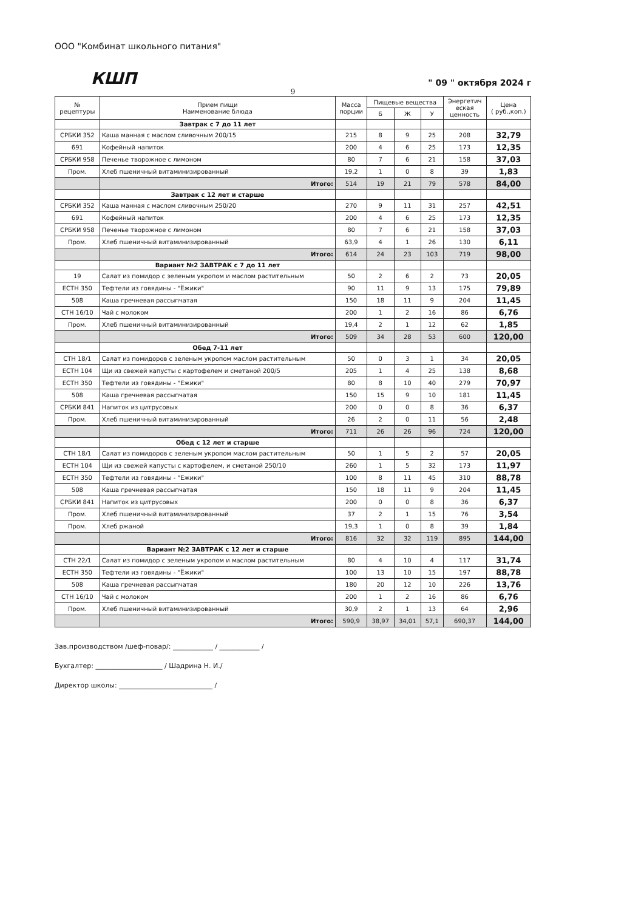ООО "Комбинат школьного питания"
КШП
" 09 " октября 2024 г
9
| № рецептуры | Прием пищи Наименование блюда | Масса порции | Пищевые вещества | | | Энергетич еская ценность | Цена ( руб.,коп.) |
| --- | --- | --- | --- | --- | --- | --- | --- |
| | | | Б | Ж | У | | |
| | Завтрак с 7 до 11 лет | | | | | | |
| СРБКИ 352 | Каша манная с маслом сливочным 200/15 | 215 | 8 | 9 | 25 | 208 | 32,79 |
| 691 | Кофейный напиток | 200 | 4 | 6 | 25 | 173 | 12,35 |
| СРБКИ 958 | Печенье творожное с лимоном | 80 | 7 | 6 | 21 | 158 | 37,03 |
| Пром. | Хлеб пшеничный витаминизированный | 19,2 | 1 | 0 | 8 | 39 | 1,83 |
| | Итого: | 514 | 19 | 21 | 79 | 578 | 84,00 |
| | Завтрак с 12 лет и старше | | | | | | |
| СРБКИ 352 | Каша манная с маслом сливочным 250/20 | 270 | 9 | 11 | 31 | 257 | 42,51 |
| 691 | Кофейный напиток | 200 | 4 | 6 | 25 | 173 | 12,35 |
| СРБКИ 958 | Печенье творожное с лимоном | 80 | 7 | 6 | 21 | 158 | 37,03 |
| Пром. | Хлеб пшеничный витаминизированный | 63,9 | 4 | 1 | 26 | 130 | 6,11 |
| | Итого: | 614 | 24 | 23 | 103 | 719 | 98,00 |
| | Вариант №2 ЗАВТРАК с 7 до 11 лет | | | | | | |
| 19 | Салат из помидор с зеленым укропом и маслом растительным | 50 | 2 | 6 | 2 | 73 | 20,05 |
| ЕСТН 350 | Тефтели из говядины - "Ёжики" | 90 | 11 | 9 | 13 | 175 | 79,89 |
| 508 | Каша гречневая рассыпчатая | 150 | 18 | 11 | 9 | 204 | 11,45 |
| СТН 16/10 | Чай с молоком | 200 | 1 | 2 | 16 | 86 | 6,76 |
| Пром. | Хлеб пшеничный витаминизированный | 19,4 | 2 | 1 | 12 | 62 | 1,85 |
| | Итого: | 509 | 34 | 28 | 53 | 600 | 120,00 |
| | Обед 7-11 лет | | | | | | |
| СТН 18/1 | Салат из помидоров с зеленым укропом маслом растительным | 50 | 0 | 3 | 1 | 34 | 20,05 |
| ЕСТН 104 | Щи из свежей капусты с картофелем и сметаной 200/5 | 205 | 1 | 4 | 25 | 138 | 8,68 |
| ЕСТН 350 | Тефтели из говядины - "Ежики" | 80 | 8 | 10 | 40 | 279 | 70,97 |
| 508 | Каша гречневая рассыпчатая | 150 | 15 | 9 | 10 | 181 | 11,45 |
| СРБКИ 841 | Напиток из цитрусовых | 200 | 0 | 0 | 8 | 36 | 6,37 |
| Пром. | Хлеб пшеничный витаминизированный | 26 | 2 | 0 | 11 | 56 | 2,48 |
| | Итого: | 711 | 26 | 26 | 96 | 724 | 120,00 |
| | Обед с 12 лет и старше | | | | | | |
| СТН 18/1 | Салат из помидоров с зеленым укропом маслом растительным | 50 | 1 | 5 | 2 | 57 | 20,05 |
| ЕСТН 104 | Щи из свежей капусты с картофелем, и сметаной 250/10 | 260 | 1 | 5 | 32 | 173 | 11,97 |
| ЕСТН 350 | Тефтели из говядины - "Ежики" | 100 | 8 | 11 | 45 | 310 | 88,78 |
| 508 | Каша гречневая рассыпчатая | 150 | 18 | 11 | 9 | 204 | 11,45 |
| СРБКИ 841 | Напиток из цитрусовых | 200 | 0 | 0 | 8 | 36 | 6,37 |
| Пром. | Хлеб пшеничный витаминизированный | 37 | 2 | 1 | 15 | 76 | 3,54 |
| Пром. | Хлеб ржаной | 19,3 | 1 | 0 | 8 | 39 | 1,84 |
| | Итого: | 816 | 32 | 32 | 119 | 895 | 144,00 |
| | Вариант №2 ЗАВТРАК с 12 лет и старше | | | | | | |
| СТН 22/1 | Салат из помидор с зеленым укропом и маслом растительным | 80 | 4 | 10 | 4 | 117 | 31,74 |
| ЕСТН 350 | Тефтели из говядины - "Ёжики" | 100 | 13 | 10 | 15 | 197 | 88,78 |
| 508 | Каша гречневая рассыпчатая | 180 | 20 | 12 | 10 | 226 | 13,76 |
| СТН 16/10 | Чай с молоком | 200 | 1 | 2 | 16 | 86 | 6,76 |
| Пром. | Хлеб пшеничный витаминизированный | 30,9 | 2 | 1 | 13 | 64 | 2,96 |
| | Итого: | 590,9 | 38,97 | 34,01 | 57,1 | 690,37 | 144,00 |
Зав.производством /шеф-повар/: ____________ / ____________ /
Бухгалтер: ____________________ / Шадрина Н. И./
Директор школы: ____________________________ /